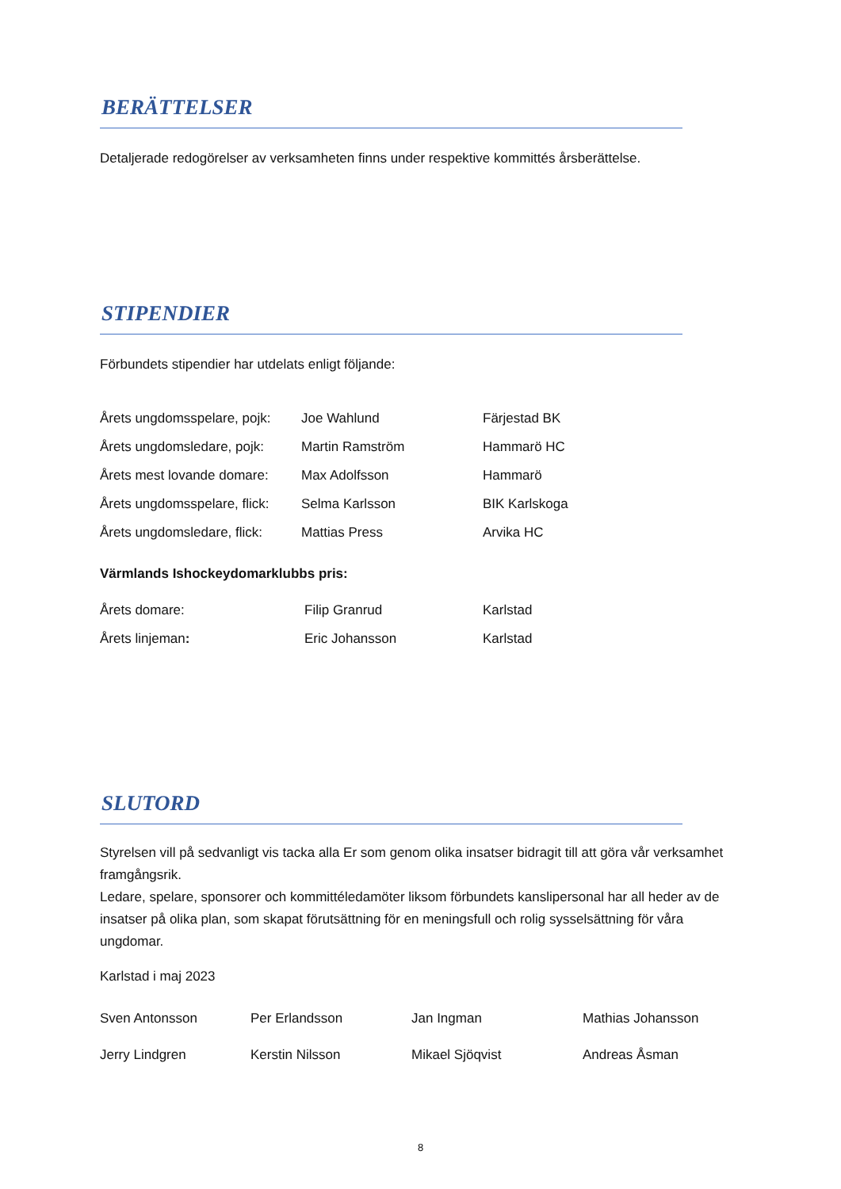BERÄTTELSER
Detaljerade redogörelser av verksamheten finns under respektive kommittés årsberättelse.
STIPENDIER
Förbundets stipendier har utdelats enligt följande:
| Årets ungdomsspelare, pojk: | Joe Wahlund | Färjestad BK |
| Årets ungdomsledare, pojk: | Martin Ramström | Hammarö HC |
| Årets mest lovande domare: | Max Adolfsson | Hammarö |
| Årets ungdomsspelare, flick: | Selma Karlsson | BIK Karlskoga |
| Årets ungdomsledare, flick: | Mattias Press | Arvika HC |
Värmlands Ishockeydomarklubbs pris:
| Årets domare: | Filip Granrud | Karlstad |
| Årets linjeman : | Eric Johansson | Karlstad |
SLUTORD
Styrelsen vill på sedvanligt vis tacka alla Er som genom olika insatser bidragit till att göra vår verksamhet framgångsrik.
Ledare, spelare, sponsorer och kommittéledamöter liksom förbundets kanslipersonal har all heder av de insatser på olika plan, som skapat förutsättning för en meningsfull och rolig sysselsättning för våra ungdomar.
Karlstad i maj 2023
| Sven Antonsson | Per Erlandsson | Jan Ingman | Mathias Johansson |
| Jerry Lindgren | Kerstin Nilsson | Mikael Sjöqvist | Andreas Åsman |
8